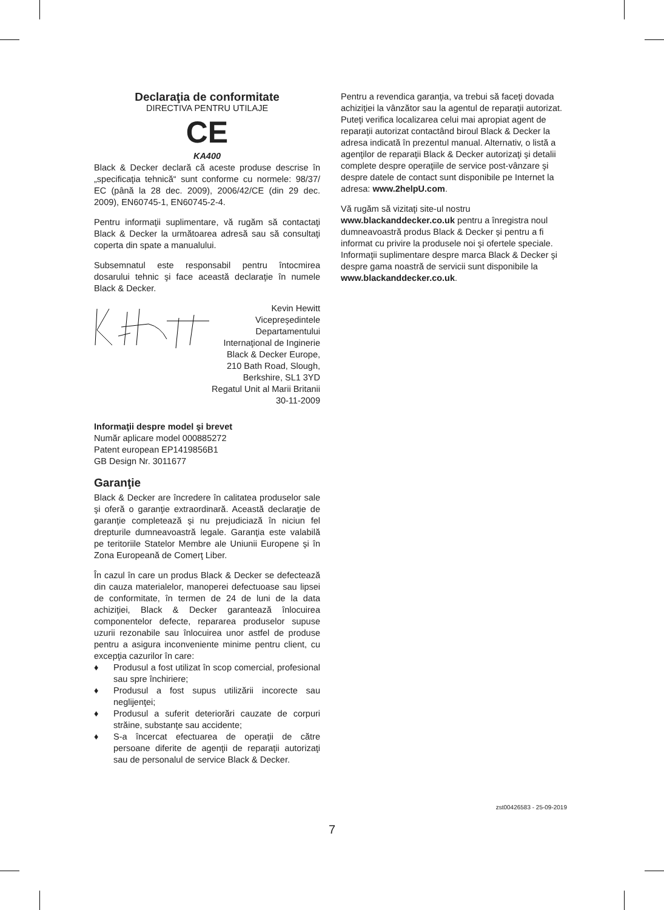Declaraţia de conformitate
DIRECTIVA PENTRU UTILAJE
CE
KA400
Black & Decker declară că aceste produse descrise în „specificaţia tehnică“ sunt conforme cu normele: 98/37/ EC (până la 28 dec. 2009), 2006/42/CE (din 29 dec. 2009), EN60745-1, EN60745-2-4.
Pentru informaţii suplimentare, vă rugăm să contactaţi Black & Decker la următoarea adresă sau să consultaţi coperta din spate a manualului.
Subsemnatul este responsabil pentru întocmirea dosarului tehnic şi face această declaraţie în numele Black & Decker.
Kevin Hewitt
Vicepreşedintele
Departamentului
Internaţional de Inginerie
Black & Decker Europe,
210 Bath Road, Slough,
Berkshire, SL1 3YD
Regatul Unit al Marii Britanii
30-11-2009
Informaţii despre model şi brevet
Număr aplicare model 000885272
Patent european EP1419856B1
GB Design Nr. 3011677
Garanţie
Black & Decker are încredere în calitatea produselor sale şi oferă o garanţie extraordinară. Această declaraţie de garanţie completează şi nu prejudiciază în niciun fel drepturile dumneavoastră legale. Garanţia este valabilă pe teritoriile Statelor Membre ale Uniunii Europene şi în Zona Europeană de Comerţ Liber.
În cazul în care un produs Black & Decker se defectează din cauza materialelor, manoperei defectuoase sau lipsei de conformitate, în termen de 24 de luni de la data achiziţiei, Black & Decker garantează înlocuirea componentelor defecte, repararea produselor supuse uzurii rezonabile sau înlocuirea unor astfel de produse pentru a asigura inconveniente minime pentru client, cu excepţia cazurilor în care:
♦ Produsul a fost utilizat în scop comercial, profesional sau spre închiriere;
♦ Produsul a fost supus utilizării incorecte sau neglijenţei;
♦ Produsul a suferit deteriorări cauzate de corpuri străine, substanţe sau accidente;
♦ S-a încercat efectuarea de operaţii de către persoane diferite de agenţii de reparaţii autorizaţi sau de personalul de service Black & Decker.
Pentru a revendica garanţia, va trebui să faceţi dovada achiziţiei la vânzător sau la agentul de reparaţii autorizat. Puteţi verifica localizarea celui mai apropiat agent de reparaţii autorizat contactând biroul Black & Decker la adresa indicată în prezentul manual. Alternativ, o listă a agenţilor de reparaţii Black & Decker autorizaţi şi detalii complete despre operaţiile de service post-vânzare şi despre datele de contact sunt disponibile pe Internet la adresa: www.2helpU.com.
Vă rugăm să vizitaţi site-ul nostru www.blackanddecker.co.uk pentru a înregistra noul dumneavoastră produs Black & Decker şi pentru a fi informat cu privire la produsele noi şi ofertele speciale. Informaţii suplimentare despre marca Black & Decker şi despre gama noastră de servicii sunt disponibile la www.blackanddecker.co.uk.
zst00426583 - 25-09-2019
7